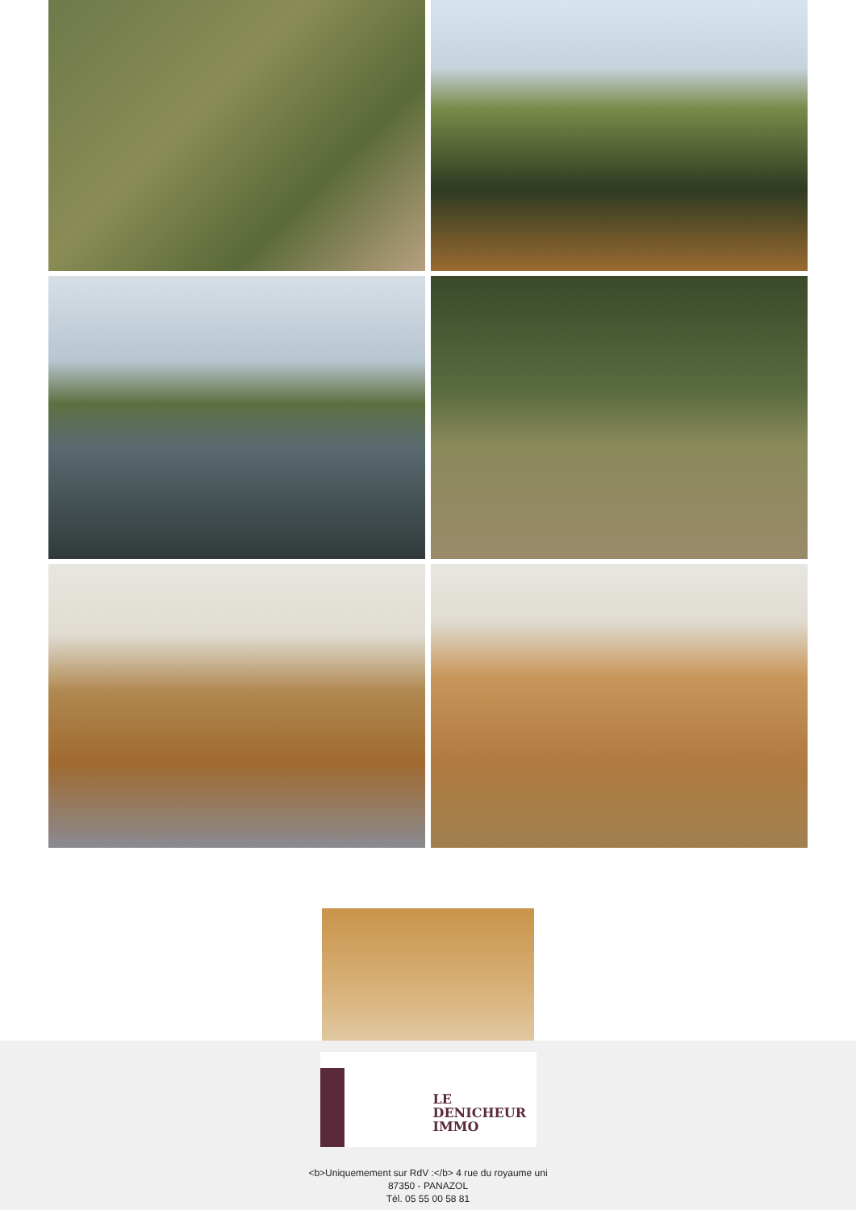LE
DENICHEUR
IMMO
<b>Uniquemement sur RdV :</b> 4 rue du royaume uni
87350 - PANAZOL
Tél. 05 55 00 58 81